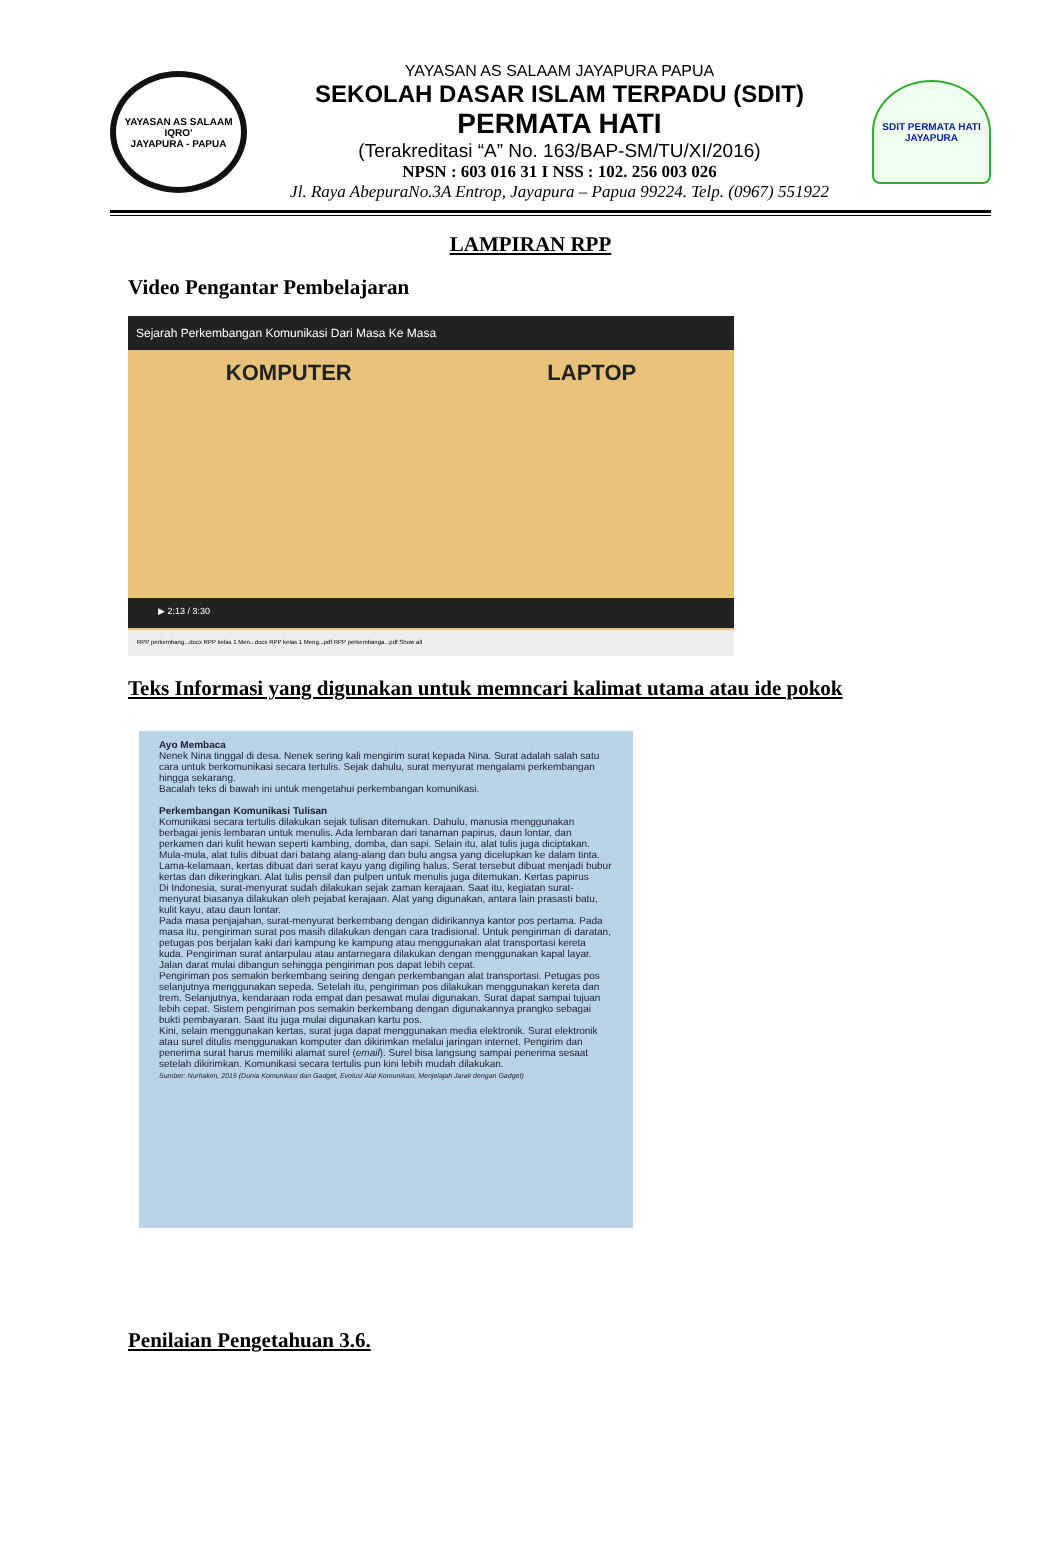YAYASAN AS SALAAM
IQRO'
JAYAPURA - PAPUA
YAYASAN AS SALAAM JAYAPURA PAPUA
SEKOLAH DASAR ISLAM TERPADU (SDIT)
PERMATA HATI
(Terakreditasi “A” No. 163/BAP-SM/TU/XI/2016)
NPSN : 603 016 31 I NSS : 102. 256 003 026
Jl. Raya AbepuraNo.3A Entrop, Jayapura – Papua 99224. Telp. (0967) 551922
SDIT PERMATA HATI
JAYAPURA
LAMPIRAN RPP
Video Pengantar Pembelajaran
Sejarah Perkembangan Komunikasi Dari Masa Ke Masa
KOMPUTER LAPTOP
▶ 2:13 / 3:30
RPP perkembang...docx RPP kelas 1 Men...docx RPP kelas 1 Meng...pdf RPP perkembanga...pdf Show all
Teks Informasi yang digunakan untuk memncari kalimat utama atau ide pokok
Ayo Membaca
Nenek Nina tinggal di desa. Nenek sering kali mengirim surat kepada Nina. Surat adalah salah satu cara untuk berkomunikasi secara tertulis. Sejak dahulu, surat menyurat mengalami perkembangan hingga sekarang.
Bacalah teks di bawah ini untuk mengetahui perkembangan komunikasi.
Perkembangan Komunikasi Tulisan
Komunikasi secara tertulis dilakukan sejak tulisan ditemukan. Dahulu, manusia menggunakan berbagai jenis lembaran untuk menulis. Ada lembaran dari tanaman papirus, daun lontar, dan perkamen dari kulit hewan seperti kambing, domba, dan sapi. Selain itu, alat tulis juga diciptakan. Mula-mula, alat tulis dibuat dari batang alang-alang dan bulu angsa yang dicelupkan ke dalam tinta. Lama-kelamaan, kertas dibuat dari serat kayu yang digiling halus. Serat tersebut dibuat menjadi bubur kertas dan dikeringkan. Alat tulis pensil dan pulpen untuk menulis juga ditemukan. Kertas papirus
Di Indonesia, surat-menyurat sudah dilakukan sejak zaman kerajaan. Saat itu, kegiatan surat-menyurat biasanya dilakukan oleh pejabat kerajaan. Alat yang digunakan, antara lain prasasti batu, kulit kayu, atau daun lontar.
Pada masa penjajahan, surat-menyurat berkembang dengan didirikannya kantor pos pertama. Pada masa itu, pengiriman surat pos masih dilakukan dengan cara tradisional. Untuk pengiriman di daratan, petugas pos berjalan kaki dari kampung ke kampung atau menggunakan alat transportasi kereta kuda. Pengiriman surat antarpulau atau antarnegara dilakukan dengan menggunakan kapal layar. Jalan darat mulai dibangun sehingga pengiriman pos dapat lebih cepat.
Pengiriman pos semakin berkembang seiring dengan perkembangan alat transportasi. Petugas pos selanjutnya menggunakan sepeda. Setelah itu, pengiriman pos dilakukan menggunakan kereta dan trem. Selanjutnya, kendaraan roda empat dan pesawat mulai digunakan. Surat dapat sampai tujuan lebih cepat. Sistem pengiriman pos semakin berkembang dengan digunakannya prangko sebagai bukti pembayaran. Saat itu juga mulai digunakan kartu pos.
Kini, selain menggunakan kertas, surat juga dapat menggunakan media elektronik. Surat elektronik atau surel ditulis menggunakan komputer dan dikirimkan melalui jaringan internet. Pengirim dan penerima surat harus memiliki alamat surel (email). Surel bisa langsung sampai penerima sesaat setelah dikirimkan. Komunikasi secara tertulis pun kini lebih mudah dilakukan.
Sumber: Nurhakim, 2015 (Dunia Komunikasi dan Gadget, Evolusi Alat Komunikasi, Menjelajah Jarak dengan Gadget)
Penilaian Pengetahuan 3.6.